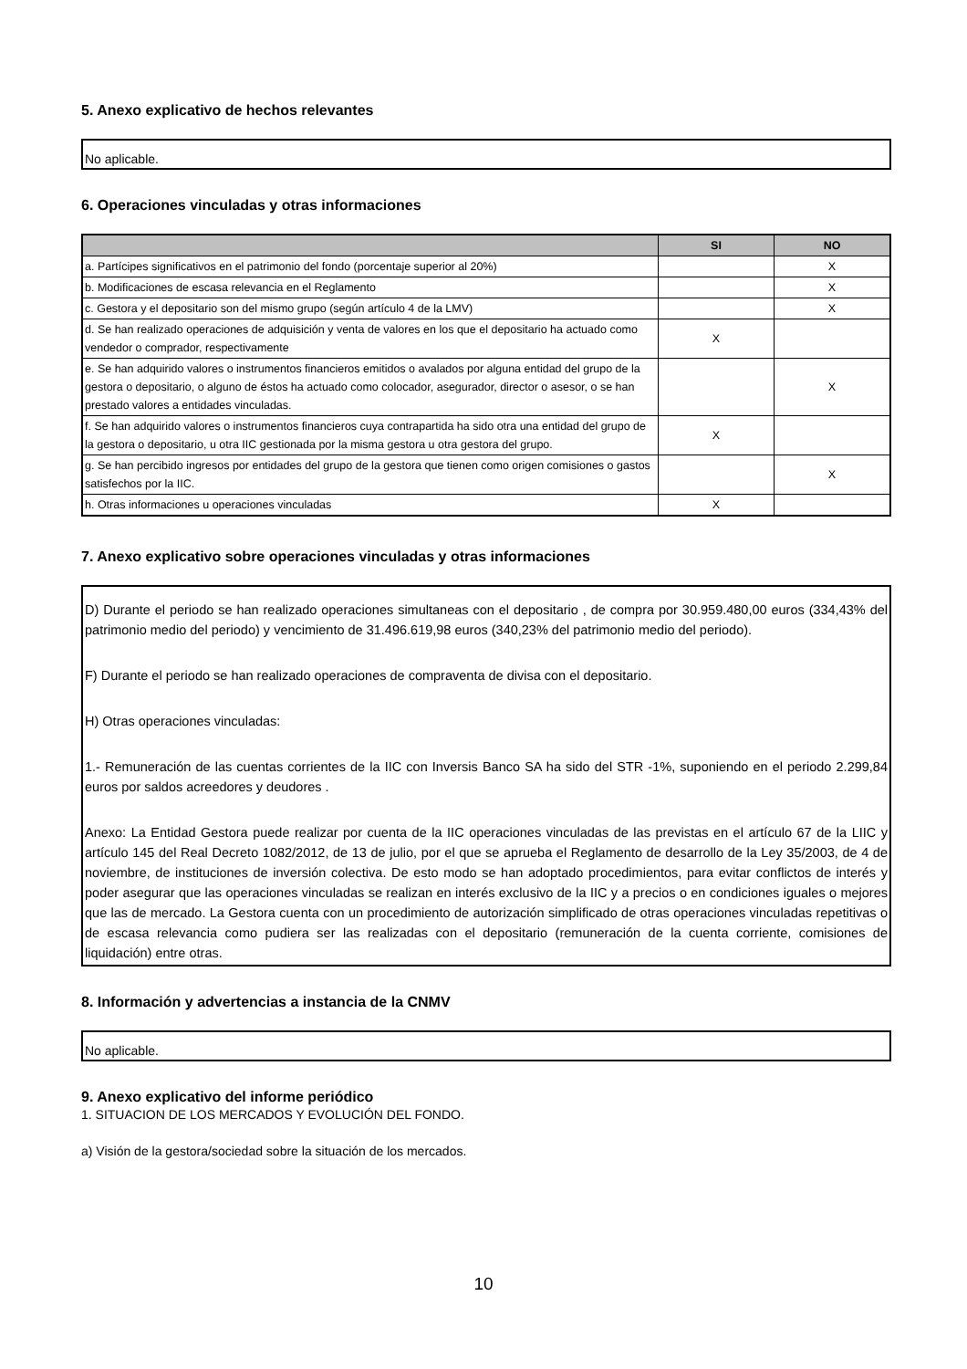5. Anexo explicativo de hechos relevantes
No aplicable.
6. Operaciones vinculadas y otras informaciones
| | SI | NO |
| --- | --- | --- |
| a. Partícipes significativos en el patrimonio del fondo (porcentaje superior al 20%) | | X |
| b. Modificaciones de escasa relevancia en el Reglamento | | X |
| c. Gestora y el depositario son del mismo grupo (según artículo 4 de la LMV) | | X |
| d. Se han realizado operaciones de adquisición y venta de valores en los que el depositario ha actuado como vendedor o comprador, respectivamente | X | |
| e. Se han adquirido valores o instrumentos financieros emitidos o avalados por alguna entidad del grupo de la gestora o depositario, o alguno de éstos ha actuado como colocador, asegurador, director o asesor, o se han prestado valores a entidades vinculadas. | | X |
| f. Se han adquirido valores o instrumentos financieros cuya contrapartida ha sido otra una entidad del grupo de la gestora o depositario, u otra IIC gestionada por la misma gestora u otra gestora del grupo. | X | |
| g. Se han percibido ingresos por entidades del grupo de la gestora que tienen como origen comisiones o gastos satisfechos por la IIC. | | X |
| h. Otras informaciones u operaciones vinculadas | X | |
7. Anexo explicativo sobre operaciones vinculadas y otras informaciones
D) Durante el periodo se han realizado operaciones simultaneas con el depositario , de compra por 30.959.480,00 euros (334,43% del patrimonio medio del periodo) y vencimiento de 31.496.619,98 euros (340,23% del patrimonio medio del periodo).
F) Durante el periodo se han realizado operaciones de compraventa de divisa con el depositario.
H) Otras operaciones vinculadas:
1.- Remuneración de las cuentas corrientes de la IIC con Inversis Banco SA ha sido del STR -1%, suponiendo en el periodo 2.299,84 euros por saldos acreedores y deudores .
Anexo: La Entidad Gestora puede realizar por cuenta de la IIC operaciones vinculadas de las previstas en el artículo 67 de la LIIC y artículo 145 del Real Decreto 1082/2012, de 13 de julio, por el que se aprueba el Reglamento de desarrollo de la Ley 35/2003, de 4 de noviembre, de instituciones de inversión colectiva. De esto modo se han adoptado procedimientos, para evitar conflictos de interés y poder asegurar que las operaciones vinculadas se realizan en interés exclusivo de la IIC y a precios o en condiciones iguales o mejores que las de mercado. La Gestora cuenta con un procedimiento de autorización simplificado de otras operaciones vinculadas repetitivas o de escasa relevancia como pudiera ser las realizadas con el depositario (remuneración de la cuenta corriente, comisiones de liquidación) entre otras.
8. Información y advertencias a instancia de la CNMV
No aplicable.
9. Anexo explicativo del informe periódico
1. SITUACION DE LOS MERCADOS Y EVOLUCIÓN DEL FONDO.
a) Visión de la gestora/sociedad sobre la situación de los mercados.
10